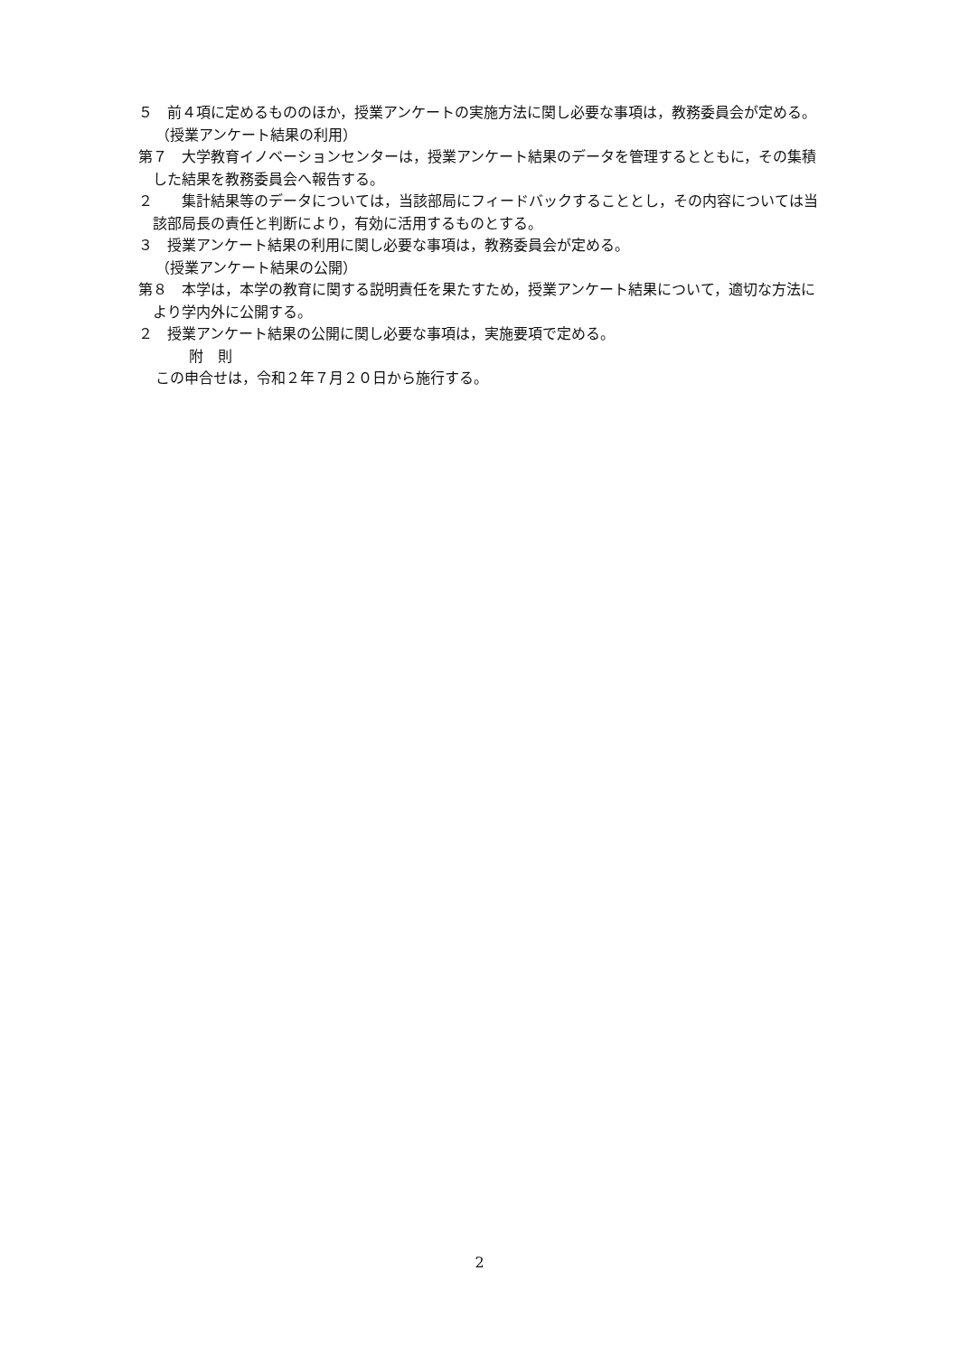５　前４項に定めるもののほか，授業アンケートの実施方法に関し必要な事項は，教務委員会が定める。
（授業アンケート結果の利用）
第７　大学教育イノベーションセンターは，授業アンケート結果のデータを管理するとともに，その集積した結果を教務委員会へ報告する。
２　　集計結果等のデータについては，当該部局にフィードバックすることとし，その内容については当該部局長の責任と判断により，有効に活用するものとする。
３　授業アンケート結果の利用に関し必要な事項は，教務委員会が定める。
（授業アンケート結果の公開）
第８　本学は，本学の教育に関する説明責任を果たすため，授業アンケート結果について，適切な方法により学内外に公開する。
２　授業アンケート結果の公開に関し必要な事項は，実施要項で定める。
附　則
この申合せは，令和２年７月２０日から施行する。
2